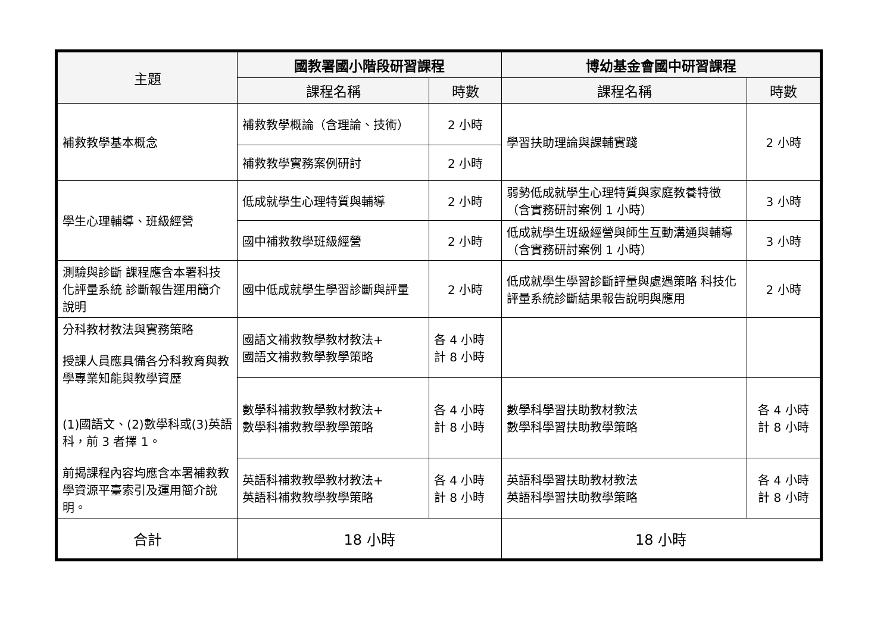| 主題 | 國教署國小階段研習課程 | | 博幼基金會國中研習課程 | |
| --- | --- | --- | --- | --- |
| | 課程名稱 | 時數 | 課程名稱 | 時數 |
| 補救教學基本概念 | 補救教學概論（含理論、技術） | 2 小時 | 學習扶助理論與課輔實踐 | 2 小時 |
| | 補救教學實務案例研討 | 2 小時 | | |
| 學生心理輔導、班級經營 | 低成就學生心理特質與輔導 | 2 小時 | 弱勢低成就學生心理特質與家庭教養特徵（含實務研討案例 1 小時） | 3 小時 |
| | 國中補救教學班級經營 | 2 小時 | 低成就學生班級經營與師生互動溝通與輔導（含實務研討案例 1 小時） | 3 小時 |
| 測驗與診斷 課程應含本署科技化評量系統 診斷報告運用簡介說明 | 國中低成就學生學習診斷與評量 | 2 小時 | 低成就學生學習診斷評量與處遇策略 科技化評量系統診斷結果報告說明與應用 | 2 小時 |
| 分科教材教法與實務策略 授課人員應具備各分科教育與教學專業知能與教學資歷 (1)國語文、(2)數學科或(3)英語科，前 3 者擇 1。 前揭課程內容均應含本署補救教學資源平臺索引及運用簡介說明。 | 國語文補救教學教材教法+ 國語文補救教學教學策略 | 各 4 小時 計 8 小時 | | |
| | 數學科補救教學教材教法+ 數學科補救教學教學策略 | 各 4 小時 計 8 小時 | 數學科學習扶助教材教法 數學科學習扶助教學策略 | 各 4 小時 計 8 小時 |
| | 英語科補救教學教材教法+ 英語科補救教學教學策略 | 各 4 小時 計 8 小時 | 英語科學習扶助教材教法 英語科學習扶助教學策略 | 各 4 小時 計 8 小時 |
| 合計 | 18 小時 | | 18 小時 | |